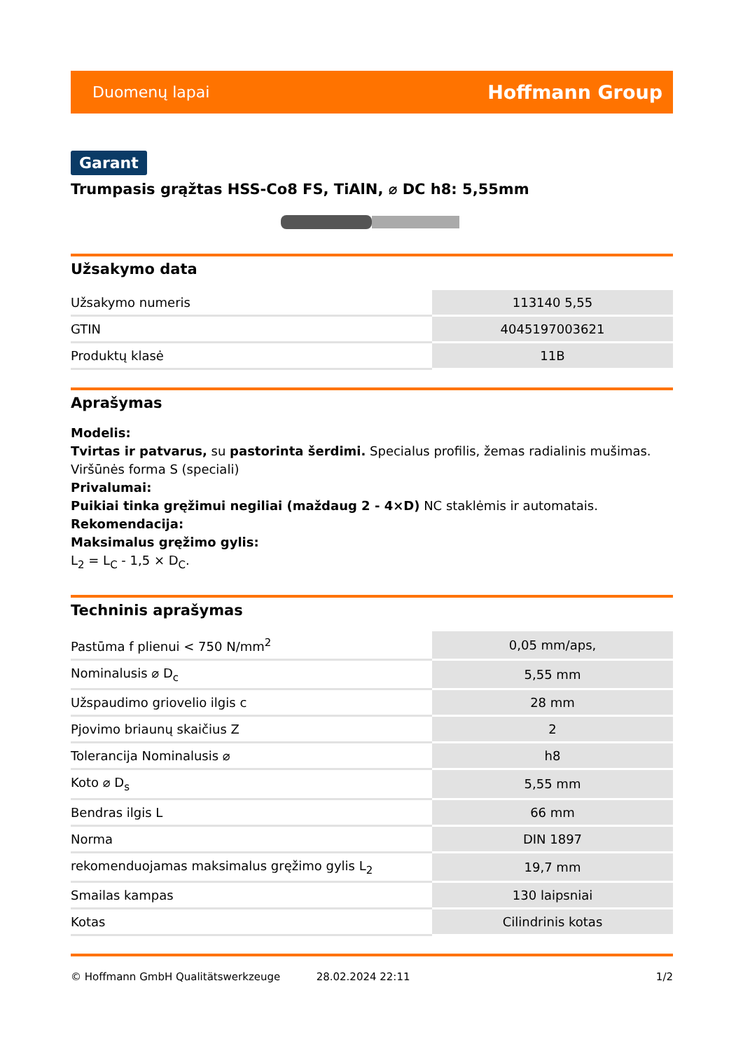Duomenų lapai Hoffmann Group
Garant
Trumpasis grąžtas HSS-Co8 FS, TiAlN, ⌀ DC h8: 5,55mm
Užsakymo data
| Užsakymo numeris | 113140 5,55 |
| GTIN | 4045197003621 |
| Produktų klasė | 11B |
Aprašymas
Modelis:
Tvirtas ir patvarus, su pastorinta šerdimi. Specialus profilis, žemas radialinis mušimas.
Viršūnės forma S (speciali)
Privalumai:
Puikiai tinka gręžimui negiliai (maždaug 2 - 4×D) NC staklėmis ir automatais.
Rekomendacija:
Maksimalus gręžimo gylis:
L<sub>2</sub> = L<sub>C</sub> - 1,5 × D<sub>C</sub>.
Techninis aprašymas
| Pastūma f plienui < 750 N/mm<sup>2</sup> | 0,05 mm/aps, |
| Nominalusis ⌀ D<sub>c</sub> | 5,55 mm |
| Užspaudimo griovelio ilgis c | 28 mm |
| Pjovimo briaunų skaičius Z | 2 |
| Tolerancija Nominalusis ⌀ | h8 |
| Koto ⌀ D<sub>s</sub> | 5,55 mm |
| Bendras ilgis L | 66 mm |
| Norma | DIN 1897 |
| rekomenduojamas maksimalus gręžimo gylis L<sub>2</sub> | 19,7 mm |
| Smailas kampas | 130 laipsniai |
| Kotas | Cilindrinis kotas |
© Hoffmann GmbH Qualitätswerkzeuge 28.02.2024 22:11 1/2